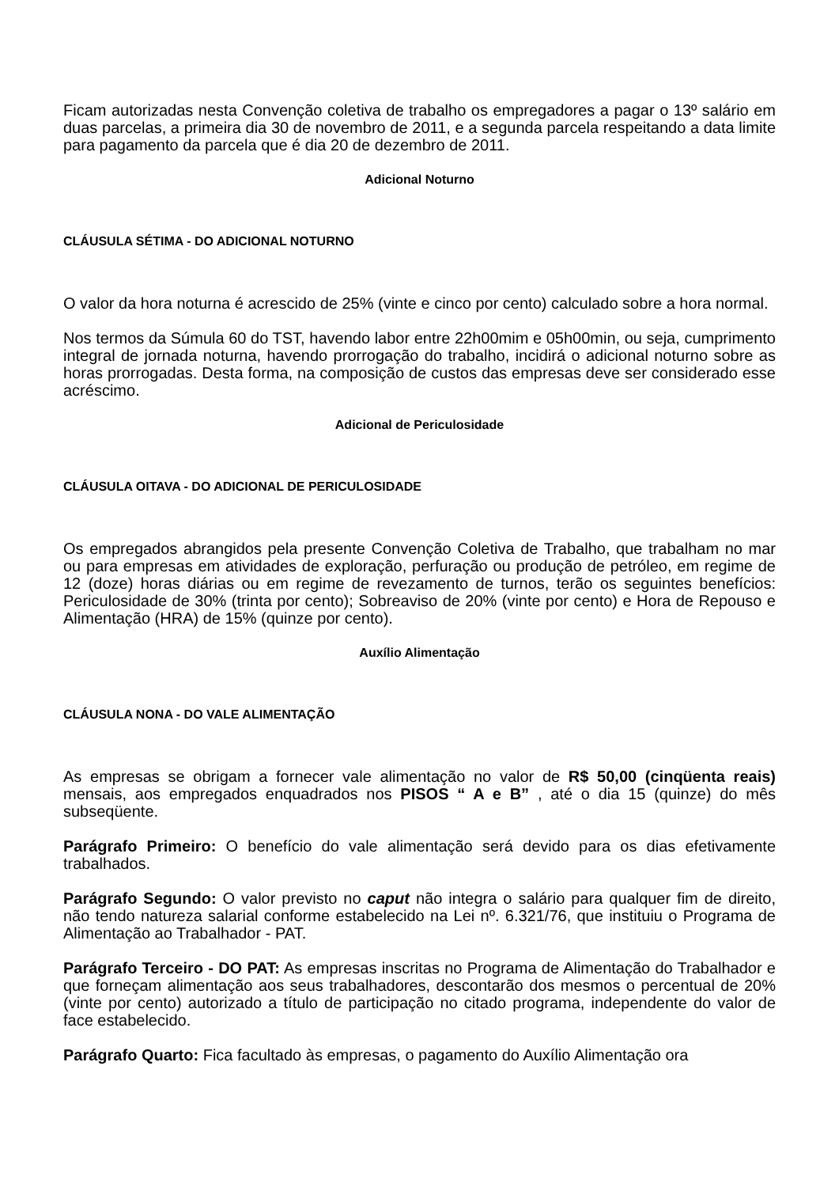Ficam autorizadas nesta Convenção coletiva de trabalho os empregadores a pagar o 13º salário em duas parcelas, a primeira dia 30 de novembro de 2011, e a segunda parcela respeitando a data limite para pagamento da parcela que é dia 20 de dezembro de 2011.
Adicional Noturno
CLÁUSULA SÉTIMA - DO ADICIONAL NOTURNO
O valor da hora noturna é acrescido de 25% (vinte e cinco por cento) calculado sobre a hora normal.
Nos termos da Súmula 60 do TST, havendo labor entre 22h00mim e 05h00min, ou seja, cumprimento integral de jornada noturna, havendo prorrogação do trabalho, incidirá o adicional noturno sobre as horas prorrogadas. Desta forma, na composição de custos das empresas deve ser considerado esse acréscimo.
Adicional de Periculosidade
CLÁUSULA OITAVA - DO ADICIONAL DE PERICULOSIDADE
Os empregados abrangidos pela presente Convenção Coletiva de Trabalho, que trabalham no mar ou para empresas em atividades de exploração, perfuração ou produção de petróleo, em regime de 12 (doze) horas diárias ou em regime de revezamento de turnos, terão os seguintes benefícios: Periculosidade de 30% (trinta por cento); Sobreaviso de 20% (vinte por cento) e Hora de Repouso e Alimentação (HRA) de 15% (quinze por cento).
Auxílio Alimentação
CLÁUSULA NONA - DO VALE ALIMENTAÇÃO
As empresas se obrigam a fornecer vale alimentação no valor de R$ 50,00 (cinqüenta reais) mensais, aos empregados enquadrados nos PISOS “ A e B” , até o dia 15 (quinze) do mês subseqüente.
Parágrafo Primeiro: O benefício do vale alimentação será devido para os dias efetivamente trabalhados.
Parágrafo Segundo: O valor previsto no caput não integra o salário para qualquer fim de direito, não tendo natureza salarial conforme estabelecido na Lei nº. 6.321/76, que instituiu o Programa de Alimentação ao Trabalhador - PAT.
Parágrafo Terceiro - DO PAT: As empresas inscritas no Programa de Alimentação do Trabalhador e que forneçam alimentação aos seus trabalhadores, descontarão dos mesmos o percentual de 20% (vinte por cento) autorizado a título de participação no citado programa, independente do valor de face estabelecido.
Parágrafo Quarto: Fica facultado às empresas, o pagamento do Auxílio Alimentação ora